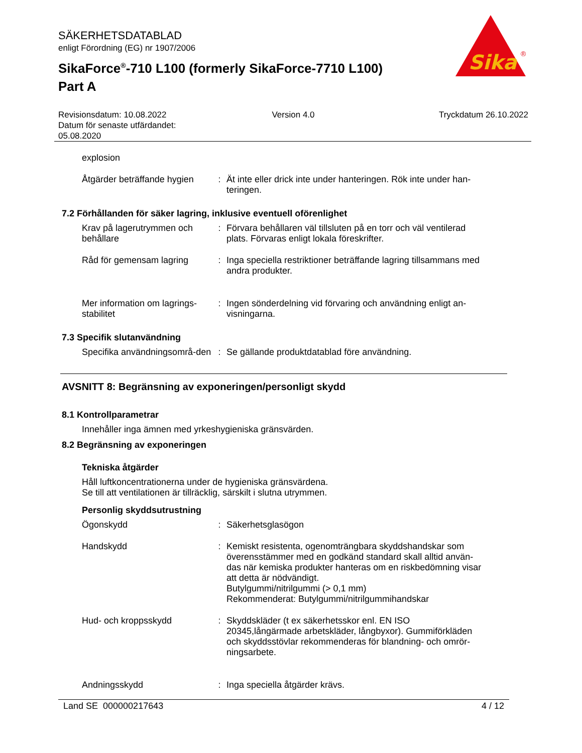SÄKERHETSDATABLAD
enligt Förordning (EG) nr 1907/2006
SikaForce<sup>®</sup>-710 L100 (formerly SikaForce-7710 L100)
Part A
Sika
®
Revisionsdatum: 10.08.2022
Datum för senaste utfärdandet:
05.08.2020
Version 4.0 Tryckdatum 26.10.2022
explosion
Åtgärder beträffande hygien
: Ät inte eller drick inte under hanteringen. Rök inte under han-teringen.
7.2 Förhållanden för säker lagring, inklusive eventuell oförenlighet
Krav på lagerutrymmen och behållare
: Förvara behållaren väl tillsluten på en torr och väl ventilerad plats. Förvaras enligt lokala föreskrifter.
Råd för gemensam lagring : Inga speciella restriktioner beträffande lagring tillsammans med andra produkter.
Mer information om lagrings-stabilitet
: Ingen sönderdelning vid förvaring och användning enligt an-visningarna.
7.3 Specifik slutanvändning
Specifika användningsområ-den
: Se gällande produktdatablad före användning.
AVSNITT 8: Begränsning av exponeringen/personligt skydd
8.1 Kontrollparametrar
Innehåller inga ämnen med yrkeshygieniska gränsvärden.
8.2 Begränsning av exponeringen
Tekniska åtgärder
Håll luftkoncentrationerna under de hygieniska gränsvärdena.
Se till att ventilationen är tillräcklig, särskilt i slutna utrymmen.
Personlig skyddsutrustning
Ögonskydd : Säkerhetsglasögon
Handskydd : Kemiskt resistenta, ogenomträngbara skyddshandskar som överensstämmer med en godkänd standard skall alltid använ-das när kemiska produkter hanteras om en riskbedömning visar att detta är nödvändigt.
Butylgummi/nitrilgummi (> 0,1 mm)
Rekommenderat: Butylgummi/nitrilgummihandskar
Hud- och kroppsskydd : Skyddskläder (t ex säkerhetsskor enl. EN ISO 20345,långärmade arbetskläder, långbyxor). Gummiförkläden och skyddsstövlar rekommenderas för blandning- och omrör-ningsarbete.
Andningsskydd : Inga speciella åtgärder krävs.
Land SE 000000217643 4 / 12